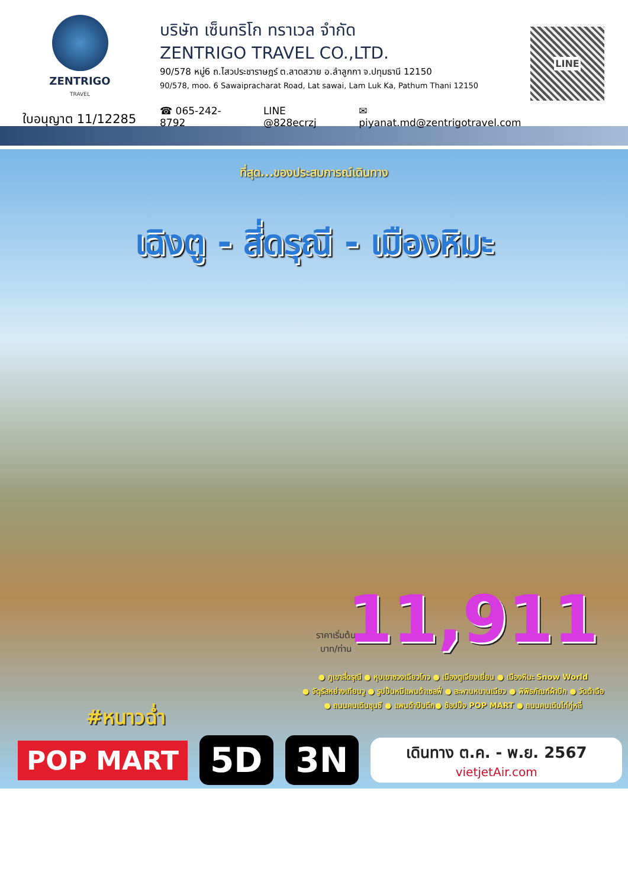ZENTRIGO
TRAVEL
ใบอนุญาต 11/12285
บริษัท เซ็นทริโก ทราเวล จำกัด
ZENTRIGO TRAVEL CO.,LTD.
90/578 หมู่6 ถ.ไสวประชาราษฎร์ ต.ลาดสวาย อ.ลำลูกกา จ.ปทุมธานี 12150
90/578, moo. 6 Sawaipracharat Road, Lat sawai, Lam Luk Ka, Pathum Thani 12150
☎ 065-242-8792 LINE @828ecrzj ✉ piyanat.md@zentrigotravel.com
LINE
ที่สุด...ของประสบการณ์เดินทาง
เฉิงตู - สี่ดรุณี - เมืองหิมะ
ราคาเริ่มต้น
บาท/ท่าน
11,911
● ภูเขาสี่ดรุณี ● หุบเขาซวงเฉียวโกว ● เมืองตูเจียงเยี่ยน ● เมืองหิมะ Snow World
● จัตุรัสหย่างเทียนวู ● รูปปั้นหมีแพนด้าเซลฟี่ ● สะพานหนานเฉียว ● พิพิธภัณฑ์ผ้าปัก ● วัดต้าฉือ
● ถนนคนเดินชุนซี ● แพนด้าปีนตึก● ช้อปปิ้ง POP MART ● ถนนคนเดินไท่กู่หลี่
#หนาวฉ่ำ
POP MART
5D 3N
เดินทาง ต.ค. - พ.ย. 2567
vietjetAir.com